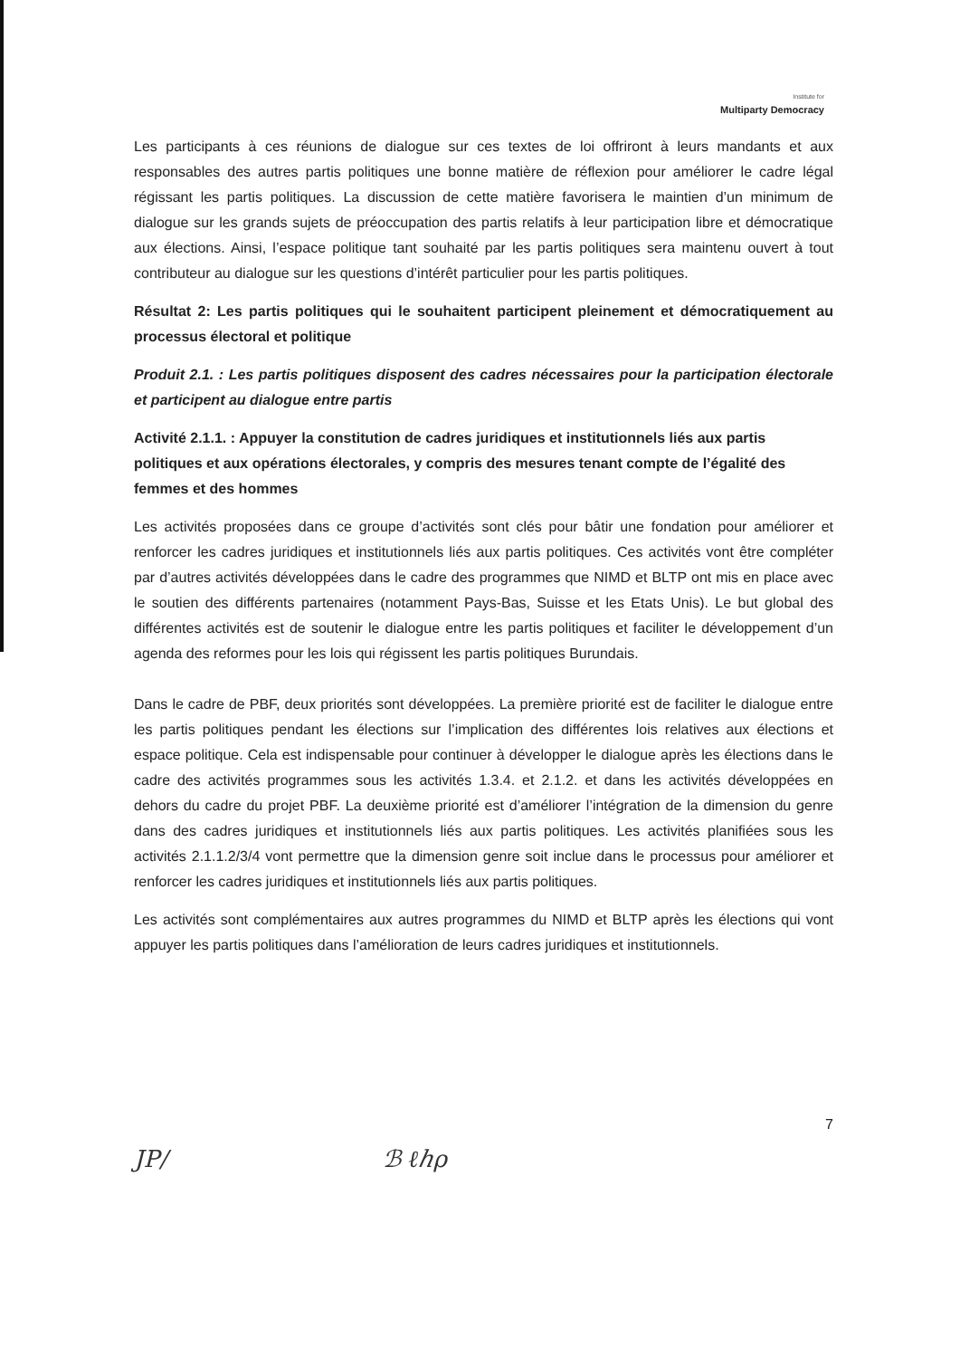Institute for
Multiparty Democracy
Les participants à ces réunions de dialogue sur ces textes de loi offriront à leurs mandants et aux responsables des autres partis politiques une bonne matière de réflexion pour améliorer le cadre légal régissant les partis politiques. La discussion de cette matière favorisera le maintien d’un minimum de dialogue sur les grands sujets de préoccupation des partis relatifs à leur participation libre et démocratique aux élections. Ainsi, l’espace politique tant souhaité par les partis politiques sera maintenu ouvert à tout contributeur au dialogue sur les questions d’intérêt particulier pour les partis politiques.
Résultat 2: Les partis politiques qui le souhaitent participent pleinement et démocratiquement au processus électoral et politique
Produit 2.1. : Les partis politiques disposent des cadres nécessaires pour la participation électorale et participent au dialogue entre partis
Activité 2.1.1. : Appuyer la constitution de cadres juridiques et institutionnels liés aux partis politiques et aux opérations électorales, y compris des mesures tenant compte de l’égalité des femmes et des hommes
Les activités proposées dans ce groupe d’activités sont clés pour bâtir une fondation pour améliorer et renforcer les cadres juridiques et institutionnels liés aux partis politiques. Ces activités vont être compléter par d’autres activités développées dans le cadre des programmes que NIMD et BLTP ont mis en place avec le soutien des différents partenaires (notamment Pays-Bas, Suisse et les Etats Unis). Le but global des différentes activités est de soutenir le dialogue entre les partis politiques et faciliter le développement d’un agenda des reformes pour les lois qui régissent les partis politiques Burundais.
Dans le cadre de PBF, deux priorités sont développées. La première priorité est de faciliter le dialogue entre les partis politiques pendant les élections sur l’implication des différentes lois relatives aux élections et espace politique. Cela est indispensable pour continuer à développer le dialogue après les élections dans le cadre des activités programmes sous les activités 1.3.4. et 2.1.2. et dans les activités développées en dehors du cadre du projet PBF. La deuxième priorité est d’améliorer l’intégration de la dimension du genre dans des cadres juridiques et institutionnels liés aux partis politiques. Les activités planifiées sous les activités 2.1.1.2/3/4 vont permettre que la dimension genre soit inclue dans le processus pour améliorer et renforcer les cadres juridiques et institutionnels liés aux partis politiques.
Les activités sont complémentaires aux autres programmes du NIMD et BLTP après les élections qui vont appuyer les partis politiques dans l’amélioration de leurs cadres juridiques et institutionnels.
7
JP/ ℬ ℓℎρ